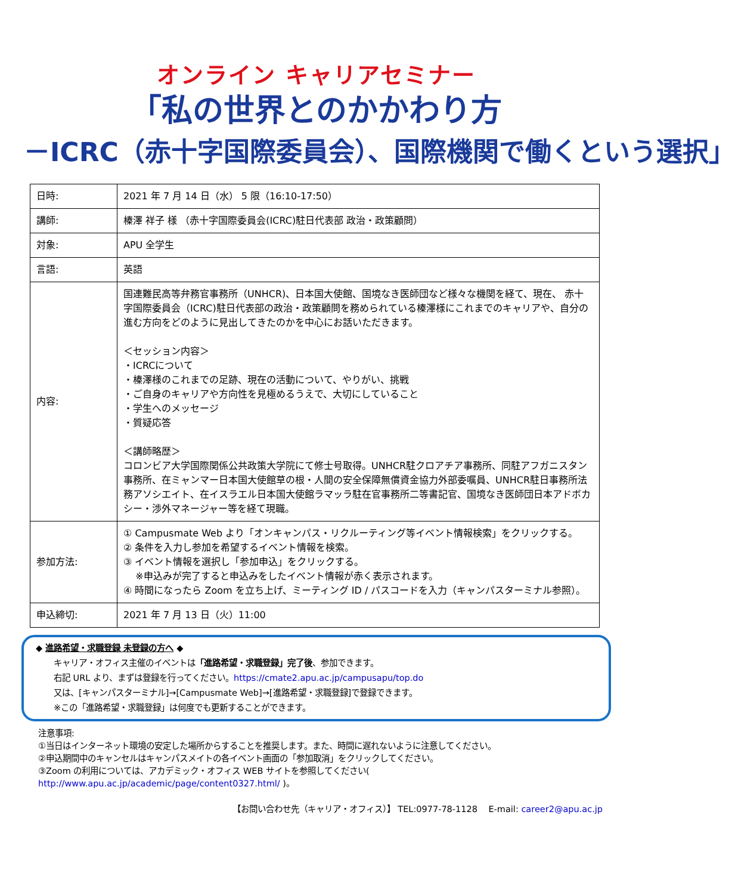オンライン キャリアセミナー
「私の世界とのかかわり方
－ICRC（赤十字国際委員会）、国際機関で働くという選択」
| 日時: | 2021 年 7 月 14 日（水） 5 限（16:10-17:50） |
| 講師: | 榛澤 祥子 様 （赤十字国際委員会(ICRC)駐日代表部 政治・政策顧問） |
| 対象: | APU 全学生 |
| 言語: | 英語 |
| 内容: | 国連難民高等弁務官事務所（UNHCR)、日本国大使館、国境なき医師団など様々な機関を経て、現在、 赤十字国際委員会（ICRC)駐日代表部の政治・政策顧問を務められている榛澤様にこれまでのキャリアや、自分の進む方向をどのように見出してきたのかを中心にお話いただきます。 ＜セッション内容＞ ・ICRCについて ・榛澤様のこれまでの足跡、現在の活動について、やりがい、挑戦 ・ご自身のキャリアや方向性を見極めるうえで、大切にしていること ・学生へのメッセージ ・質疑応答 ＜講師略歴＞ コロンビア大学国際関係公共政策大学院にて修士号取得。UNHCR駐クロアチア事務所、同駐アフガニスタン事務所、在ミャンマー日本国大使館草の根・人間の安全保障無償資金協力外部委嘱員、UNHCR駐日事務所法務アソシエイト、在イスラエル日本国大使館ラマッラ駐在官事務所二等書記官、国境なき医師団日本アドボカシー・渉外マネージャー等を経て現職。 |
| 参加方法: | ① Campusmate Web より「オンキャンパス・リクルーティング等イベント情報検索」をクリックする。 ② 条件を入力し参加を希望するイベント情報を検索。 ③ イベント情報を選択し「参加申込」をクリックする。 ※申込みが完了すると申込みをしたイベント情報が赤く表示されます。 ④ 時間になったら Zoom を立ち上げ、ミーティング ID / パスコードを入力（キャンパスターミナル参照）。 |
| 申込締切: | 2021 年 7 月 13 日（火）11:00 |
◆ 進路希望・求職登録 未登録の方へ ◆
キャリア・オフィス主催のイベントは「進路希望・求職登録」完了後、参加できます。
右記 URL より、まずは登録を行ってください。https://cmate2.apu.ac.jp/campusapu/top.do
又は、[キャンパスターミナル]→[Campusmate Web]→[進路希望・求職登録]で登録できます。
※この「進路希望・求職登録」は何度でも更新することができます。
注意事項:
①当日はインターネット環境の安定した場所からすることを推奨します。また、時間に遅れないように注意してください。
②申込期間中のキャンセルはキャンパスメイトの各イベント画面の「参加取消」をクリックしてください。
③Zoom の利用については、アカデミック・オフィス WEB サイトを参照してください( http://www.apu.ac.jp/academic/page/content0327.html/ )。
【お問い合わせ先（キャリア・オフィス）】 TEL:0977-78-1128 E-mail: career2@apu.ac.jp